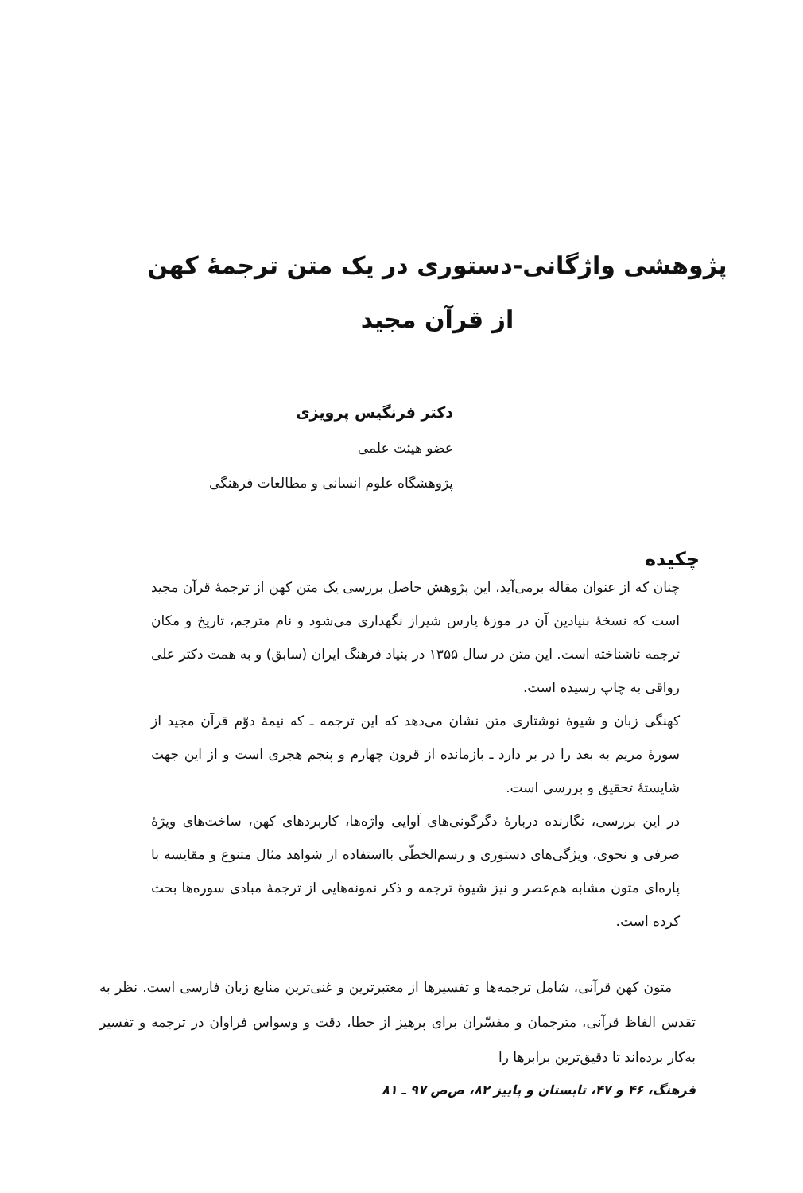پژوهشی واژگانی-دستوری در یک متن ترجمهٔ کهن
از قرآن مجید
دکتر فرنگیس پرویزی
عضو هیئت علمی
پژوهشگاه علوم انسانی و مطالعات فرهنگی
چکیده
چنان که از عنوان مقاله برمی‌آید، این پژوهش حاصل بررسی یک متن کهن از ترجمهٔ قرآن مجید است که نسخهٔ بنیادین آن در موزهٔ پارس شیراز نگهداری می‌شود و نام مترجم، تاریخ و مکان ترجمه ناشناخته است. این متن در سال ۱۳۵۵ در بنیاد فرهنگ ایران (سابق) و به همت دکتر علی رواقی به چاپ رسیده است.
کهنگی زبان و شیوهٔ نوشتاری متن نشان می‌دهد که این ترجمه ـ که نیمهٔ دوّم قرآن مجید از سورهٔ مریم به بعد را در بر دارد ـ بازمانده از قرون چهارم و پنجم هجری است و از این جهت شایستهٔ تحقیق و بررسی است.
در این بررسی، نگارنده دربارهٔ دگرگونی‌های آوایی واژه‌ها، کاربردهای کهن، ساخت‌های ویژهٔ صرفی و نحوی، ویژگی‌های دستوری و رسم‌الخطّی بااستفاده از شواهد مثال متنوع و مقایسه با پاره‌ای متون مشابه هم‌عصر و نیز شیوهٔ ترجمه و ذکر نمونه‌هایی از ترجمهٔ مبادی سوره‌ها بحث کرده است.
متون کهن قرآنی، شامل ترجمه‌ها و تفسیرها از معتبرترین و غنی‌ترین منابع زبان فارسی است. نظر به تقدس الفاظ قرآنی، مترجمان و مفسّران برای پرهیز از خطا، دقت و وسواس فراوان در ترجمه و تفسیر به‌کار برده‌اند تا دقیق‌ترین برابرها را
فرهنگ، ۴۶ و ۴۷، تابستان و پاییز ۸۲، ص‌ص ۹۷ ـ ۸۱